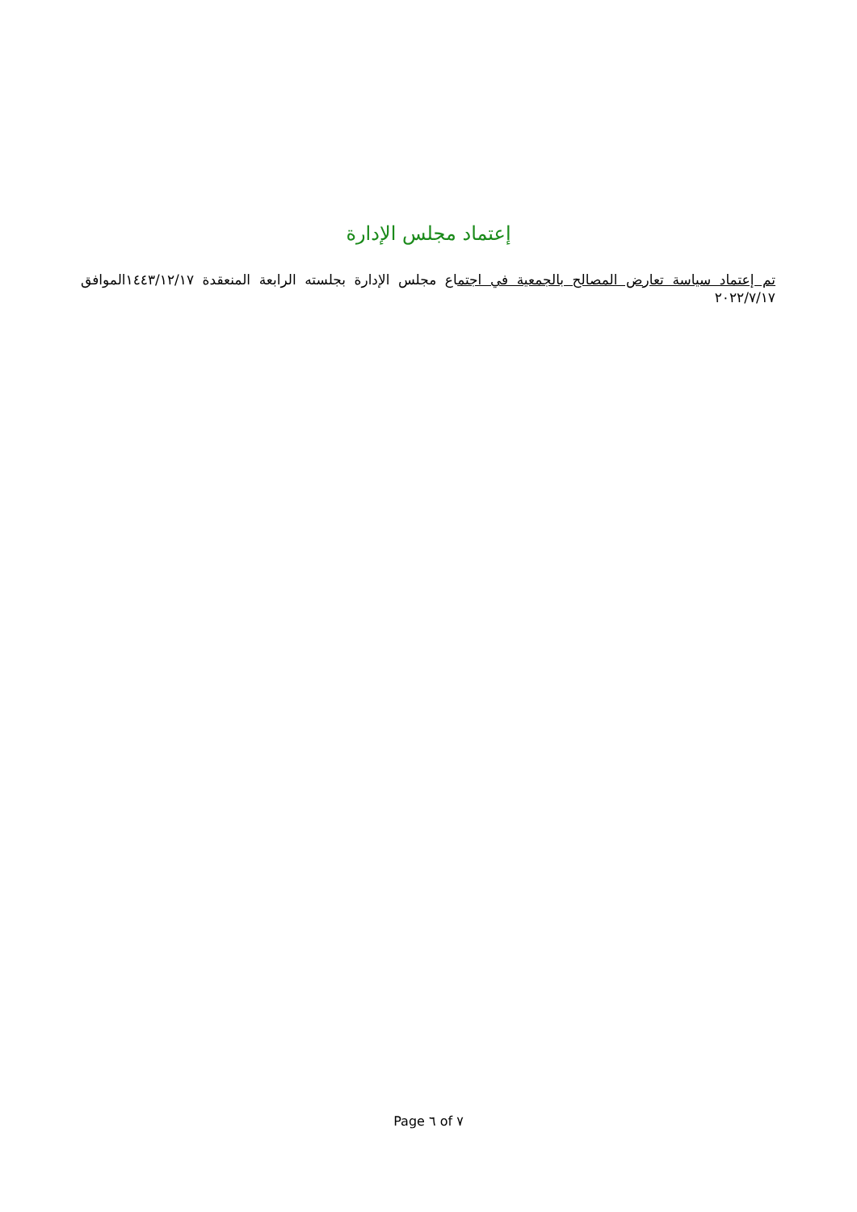إعتماد مجلس الإدارة
تم إعتماد سياسة تعارض المصالح بالجمعية في اجتماع مجلس الإدارة بجلسته الرابعة المنعقدة ١٤٤٣/١٢/١٧الموافق ٢٠٢٢/٧/١٧
Page ٦ of ٧